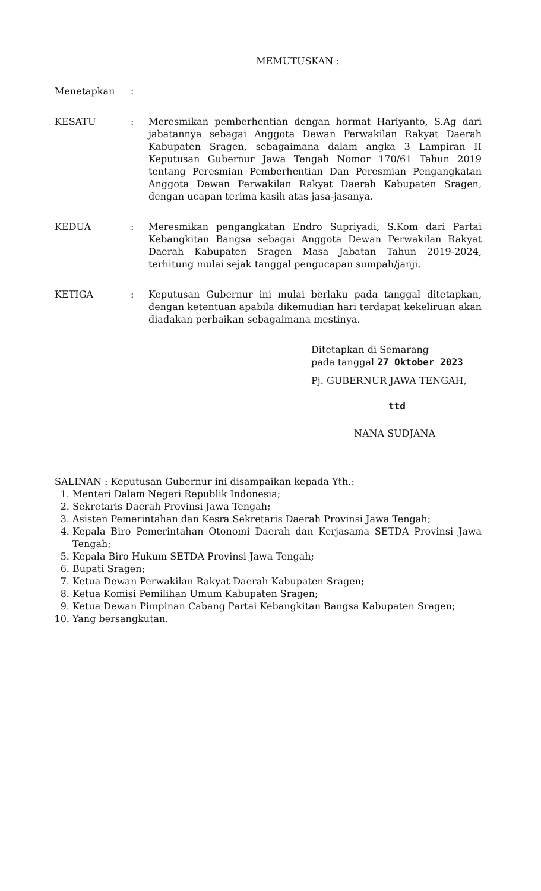MEMUTUSKAN :
Menetapkan :
KESATU : Meresmikan pemberhentian dengan hormat Hariyanto, S.Ag dari jabatannya sebagai Anggota Dewan Perwakilan Rakyat Daerah Kabupaten Sragen, sebagaimana dalam angka 3 Lampiran II Keputusan Gubernur Jawa Tengah Nomor 170/61 Tahun 2019 tentang Peresmian Pemberhentian Dan Peresmian Pengangkatan Anggota Dewan Perwakilan Rakyat Daerah Kabupaten Sragen, dengan ucapan terima kasih atas jasa-jasanya.
KEDUA : Meresmikan pengangkatan Endro Supriyadi, S.Kom dari Partai Kebangkitan Bangsa sebagai Anggota Dewan Perwakilan Rakyat Daerah Kabupaten Sragen Masa Jabatan Tahun 2019-2024, terhitung mulai sejak tanggal pengucapan sumpah/janji.
KETIGA : Keputusan Gubernur ini mulai berlaku pada tanggal ditetapkan, dengan ketentuan apabila dikemudian hari terdapat kekeliruan akan diadakan perbaikan sebagaimana mestinya.
Ditetapkan di Semarang
pada tanggal 27 Oktober 2023
Pj. GUBERNUR JAWA TENGAH,
ttd
NANA SUDJANA
SALINAN : Keputusan Gubernur ini disampaikan kepada Yth.:
1. Menteri Dalam Negeri Republik Indonesia;
2. Sekretaris Daerah Provinsi Jawa Tengah;
3. Asisten Pemerintahan dan Kesra Sekretaris Daerah Provinsi Jawa Tengah;
4. Kepala Biro Pemerintahan Otonomi Daerah dan Kerjasama SETDA Provinsi Jawa Tengah;
5. Kepala Biro Hukum SETDA Provinsi Jawa Tengah;
6. Bupati Sragen;
7. Ketua Dewan Perwakilan Rakyat Daerah Kabupaten Sragen;
8. Ketua Komisi Pemilihan Umum Kabupaten Sragen;
9. Ketua Dewan Pimpinan Cabang Partai Kebangkitan Bangsa Kabupaten Sragen;
10. Yang bersangkutan.